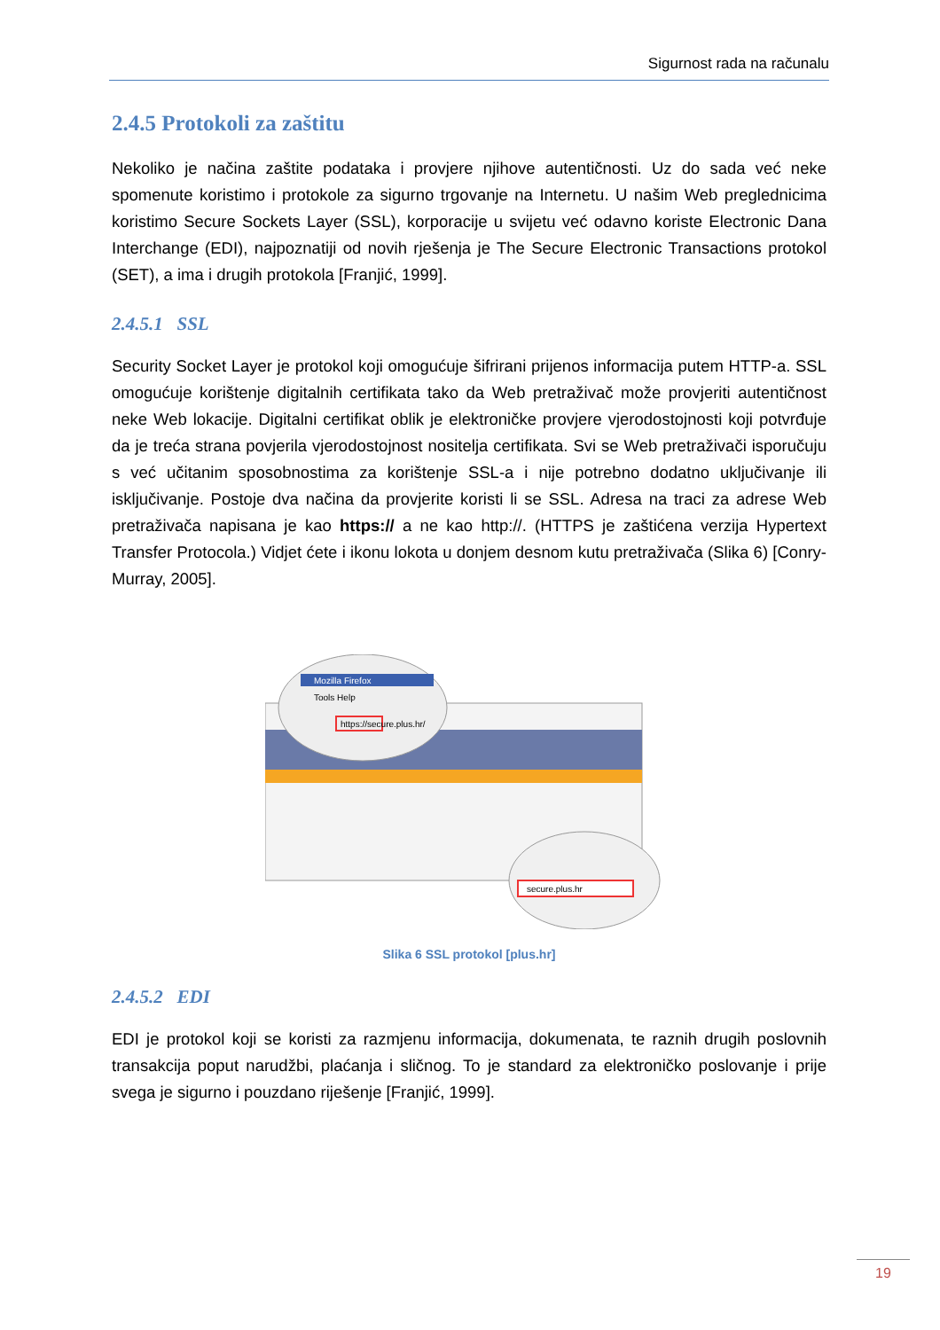Sigurnost rada na računalu
2.4.5 Protokoli za zaštitu
Nekoliko je načina zaštite podataka i provjere njihove autentičnosti. Uz do sada već neke spomenute koristimo i protokole za sigurno trgovanje na Internetu. U našim Web preglednicima koristimo Secure Sockets Layer (SSL), korporacije u svijetu već odavno koriste Electronic Dana Interchange (EDI), najpoznatiji od novih rješenja je The Secure Electronic Transactions protokol (SET), a ima i drugih protokola [Franjić, 1999].
2.4.5.1 SSL
Security Socket Layer je protokol koji omogućuje šifrirani prijenos informacija putem HTTP-a. SSL omogućuje korištenje digitalnih certifikata tako da Web pretraživač može provjeriti autentičnost neke Web lokacije. Digitalni certifikat oblik je elektroničke provjere vjerodostojnosti koji potvrđuje da je treća strana povjerila vjerodostojnost nositelja certifikata. Svi se Web pretraživači isporučuju s već učitanim sposobnostima za korištenje SSL-a i nije potrebno dodatno uključivanje ili isključivanje. Postoje dva načina da provjerite koristi li se SSL. Adresa na traci za adrese Web pretraživača napisana je kao https:// a ne kao http://. (HTTPS je zaštićena verzija Hypertext Transfer Protocola.) Vidjet ćete i ikonu lokota u donjem desnom kutu pretraživača (Slika 6) [Conry-Murray, 2005].
Mozilla Firefox
Tools Help
https://secure.plus.hr/
secure.plus.hr
Slika 6 SSL protokol [plus.hr]
2.4.5.2 EDI
EDI je protokol koji se koristi za razmjenu informacija, dokumenata, te raznih drugih poslovnih transakcija poput narudžbi, plaćanja i sličnog. To je standard za elektroničko poslovanje i prije svega je sigurno i pouzdano riješenje [Franjić, 1999].
19